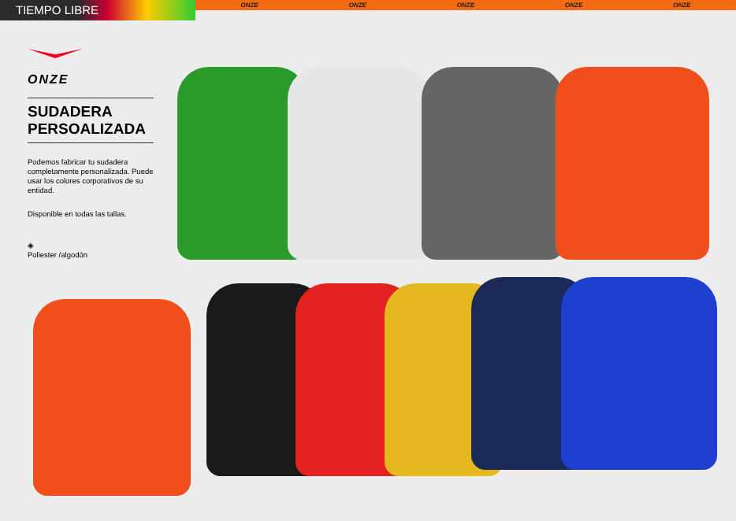TIEMPO LIBRE
ONZE ONZE ONZE ONZE ONZE
ONZE
SUDADERA
PERSOALIZADA
Podemos fabricar tu sudadera completamente personalizada. Puede usar los colores corporativos de su entidad.
Disponible en todas las tallas.
◈
Poliester /algodón